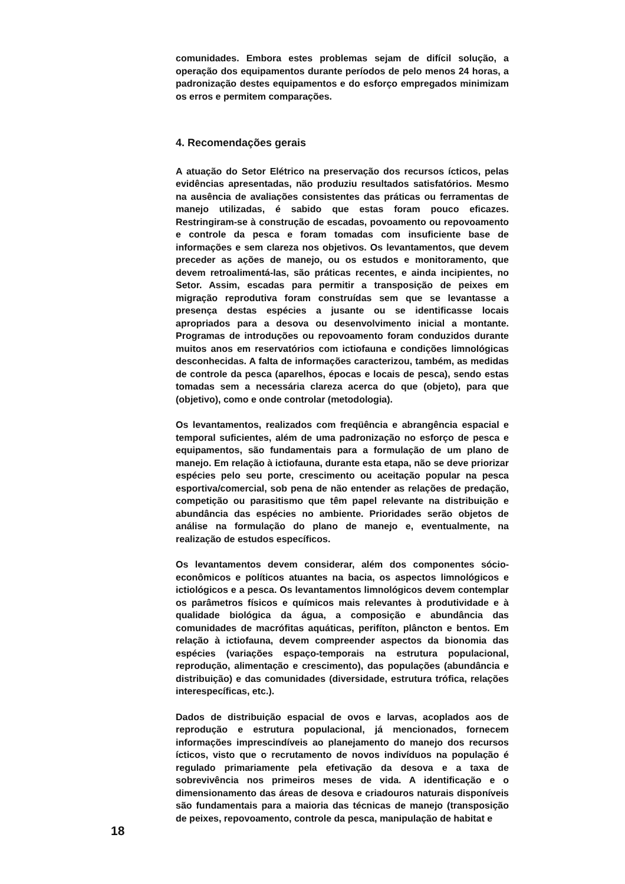comunidades. Embora estes problemas sejam de difícil solução, a operação dos equipamentos durante períodos de pelo menos 24 horas, a padronização destes equipamentos e do esforço empregados minimizam os erros e permitem comparações.
4. Recomendações gerais
A atuação do Setor Elétrico na preservação dos recursos ícticos, pelas evidências apresentadas, não produziu resultados satisfatórios. Mesmo na ausência de avaliações consistentes das práticas ou ferramentas de manejo utilizadas, é sabido que estas foram pouco eficazes. Restringiram-se à construção de escadas, povoamento ou repovoamento e controle da pesca e foram tomadas com insuficiente base de informações e sem clareza nos objetivos. Os levantamentos, que devem preceder as ações de manejo, ou os estudos e monitoramento, que devem retroalimentá-las, são práticas recentes, e ainda incipientes, no Setor. Assim, escadas para permitir a transposição de peixes em migração reprodutiva foram construídas sem que se levantasse a presença destas espécies a jusante ou se identificasse locais apropriados para a desova ou desenvolvimento inicial a montante. Programas de introduções ou repovoamento foram conduzidos durante muitos anos em reservatórios com ictiofauna e condições limnológicas desconhecidas. A falta de informações caracterizou, também, as medidas de controle da pesca (aparelhos, épocas e locais de pesca), sendo estas tomadas sem a necessária clareza acerca do que (objeto), para que (objetivo), como e onde controlar (metodologia).
Os levantamentos, realizados com freqüência e abrangência espacial e temporal suficientes, além de uma padronização no esforço de pesca e equipamentos, são fundamentais para a formulação de um plano de manejo. Em relação à ictiofauna, durante esta etapa, não se deve priorizar espécies pelo seu porte, crescimento ou aceitação popular na pesca esportiva/comercial, sob pena de não entender as relações de predação, competição ou parasitismo que têm papel relevante na distribuição e abundância das espécies no ambiente. Prioridades serão objetos de análise na formulação do plano de manejo e, eventualmente, na realização de estudos específicos.
Os levantamentos devem considerar, além dos componentes sócio-econômicos e políticos atuantes na bacia, os aspectos limnológicos e ictiológicos e a pesca. Os levantamentos limnológicos devem contemplar os parâmetros físicos e químicos mais relevantes à produtividade e à qualidade biológica da água, a composição e abundância das comunidades de macrófitas aquáticas, perifíton, plâncton e bentos. Em relação à ictiofauna, devem compreender aspectos da bionomia das espécies (variações espaço-temporais na estrutura populacional, reprodução, alimentação e crescimento), das populações (abundância e distribuição) e das comunidades (diversidade, estrutura trófica, relações interespecíficas, etc.).
Dados de distribuição espacial de ovos e larvas, acoplados aos de reprodução e estrutura populacional, já mencionados, fornecem informações imprescindíveis ao planejamento do manejo dos recursos ícticos, visto que o recrutamento de novos indivíduos na população é regulado primariamente pela efetivação da desova e a taxa de sobrevivência nos primeiros meses de vida. A identificação e o dimensionamento das áreas de desova e criadouros naturais disponíveis são fundamentais para a maioria das técnicas de manejo (transposição de peixes, repovoamento, controle da pesca, manipulação de habitat e
18